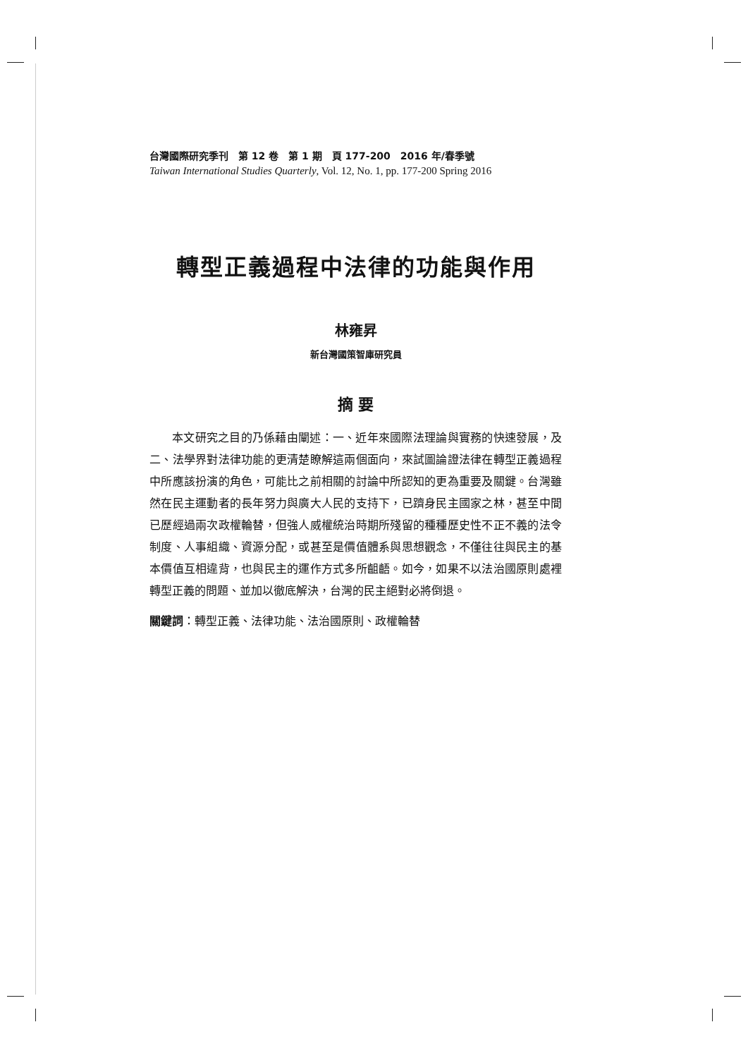台灣國際研究季刊　第 12 卷　第 1 期　頁 177-200　2016 年/春季號
Taiwan International Studies Quarterly, Vol. 12, No. 1, pp. 177-200 Spring 2016
轉型正義過程中法律的功能與作用
林雍昇
新台灣國策智庫研究員
摘 要
本文研究之目的乃係藉由闡述：一、近年來國際法理論與實務的快速發展，及二、法學界對法律功能的更清楚瞭解這兩個面向，來試圖論證法律在轉型正義過程中所應該扮演的角色，可能比之前相關的討論中所認知的更為重要及關鍵。台灣雖然在民主運動者的長年努力與廣大人民的支持下，已躋身民主國家之林，甚至中間已歷經過兩次政權輪替，但強人威權統治時期所殘留的種種歷史性不正不義的法令制度、人事組織、資源分配，或甚至是價值體系與思想觀念，不僅往往與民主的基本價值互相違背，也與民主的運作方式多所齟齬。如今，如果不以法治國原則處裡轉型正義的問題、並加以徹底解決，台灣的民主絕對必將倒退。
關鍵詞：轉型正義、法律功能、法治國原則、政權輪替